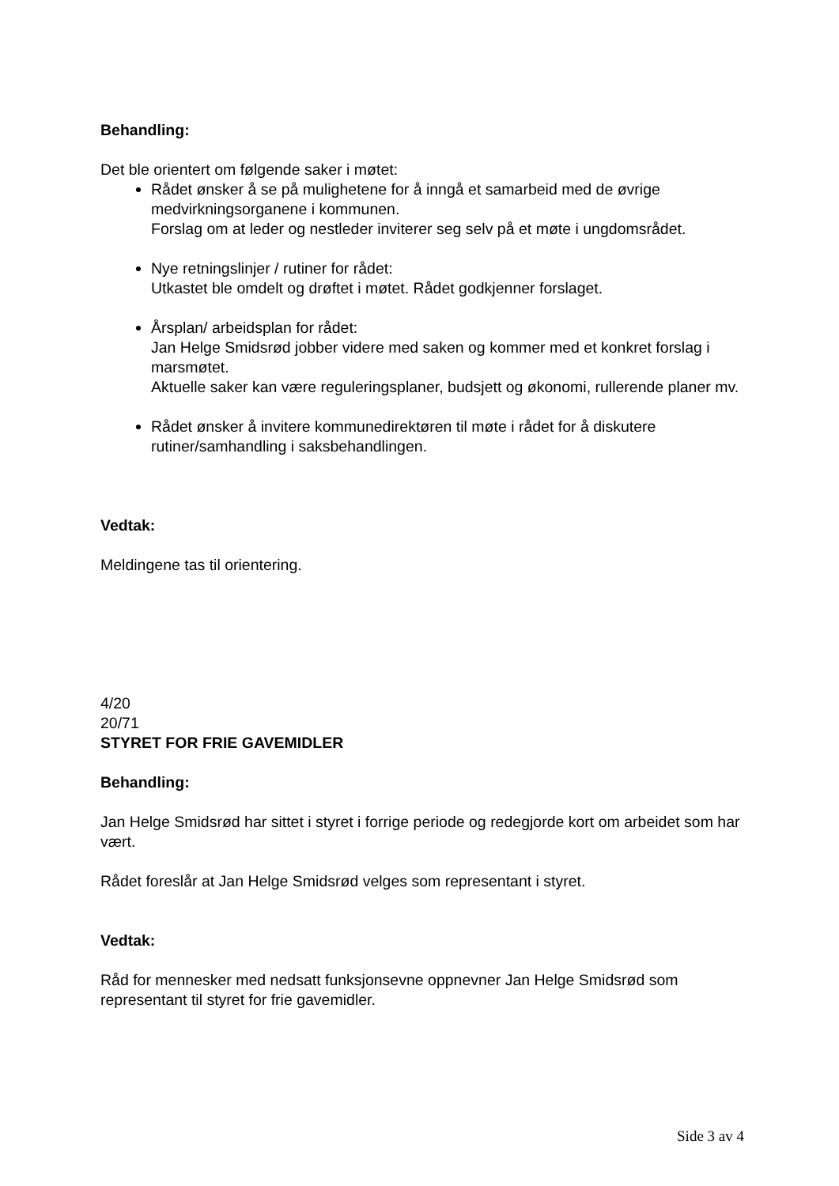Behandling:
Det ble orientert om følgende saker i møtet:
Rådet ønsker å se på mulighetene for å inngå et samarbeid med de øvrige medvirkningsorganene i kommunen.
Forslag om at leder og nestleder inviterer seg selv på et møte i ungdomsrådet.
Nye retningslinjer / rutiner for rådet:
Utkastet ble omdelt og drøftet i møtet. Rådet godkjenner forslaget.
Årsplan/ arbeidsplan for rådet:
Jan Helge Smidsrød jobber videre med saken og kommer med et konkret forslag i marsmøtet.
Aktuelle saker kan være reguleringsplaner, budsjett og økonomi, rullerende planer mv.
Rådet ønsker å invitere kommunedirektøren til møte i rådet for å diskutere rutiner/samhandling i saksbehandlingen.
Vedtak:
Meldingene tas til orientering.
4/20
20/71
STYRET FOR FRIE GAVEMIDLER
Behandling:
Jan Helge Smidsrød har sittet i styret i forrige periode og redegjorde kort om arbeidet som har vært.
Rådet foreslår at Jan Helge Smidsrød velges som representant i styret.
Vedtak:
Råd for mennesker med nedsatt funksjonsevne oppnevner Jan Helge Smidsrød som representant til styret for frie gavemidler.
Side 3 av 4